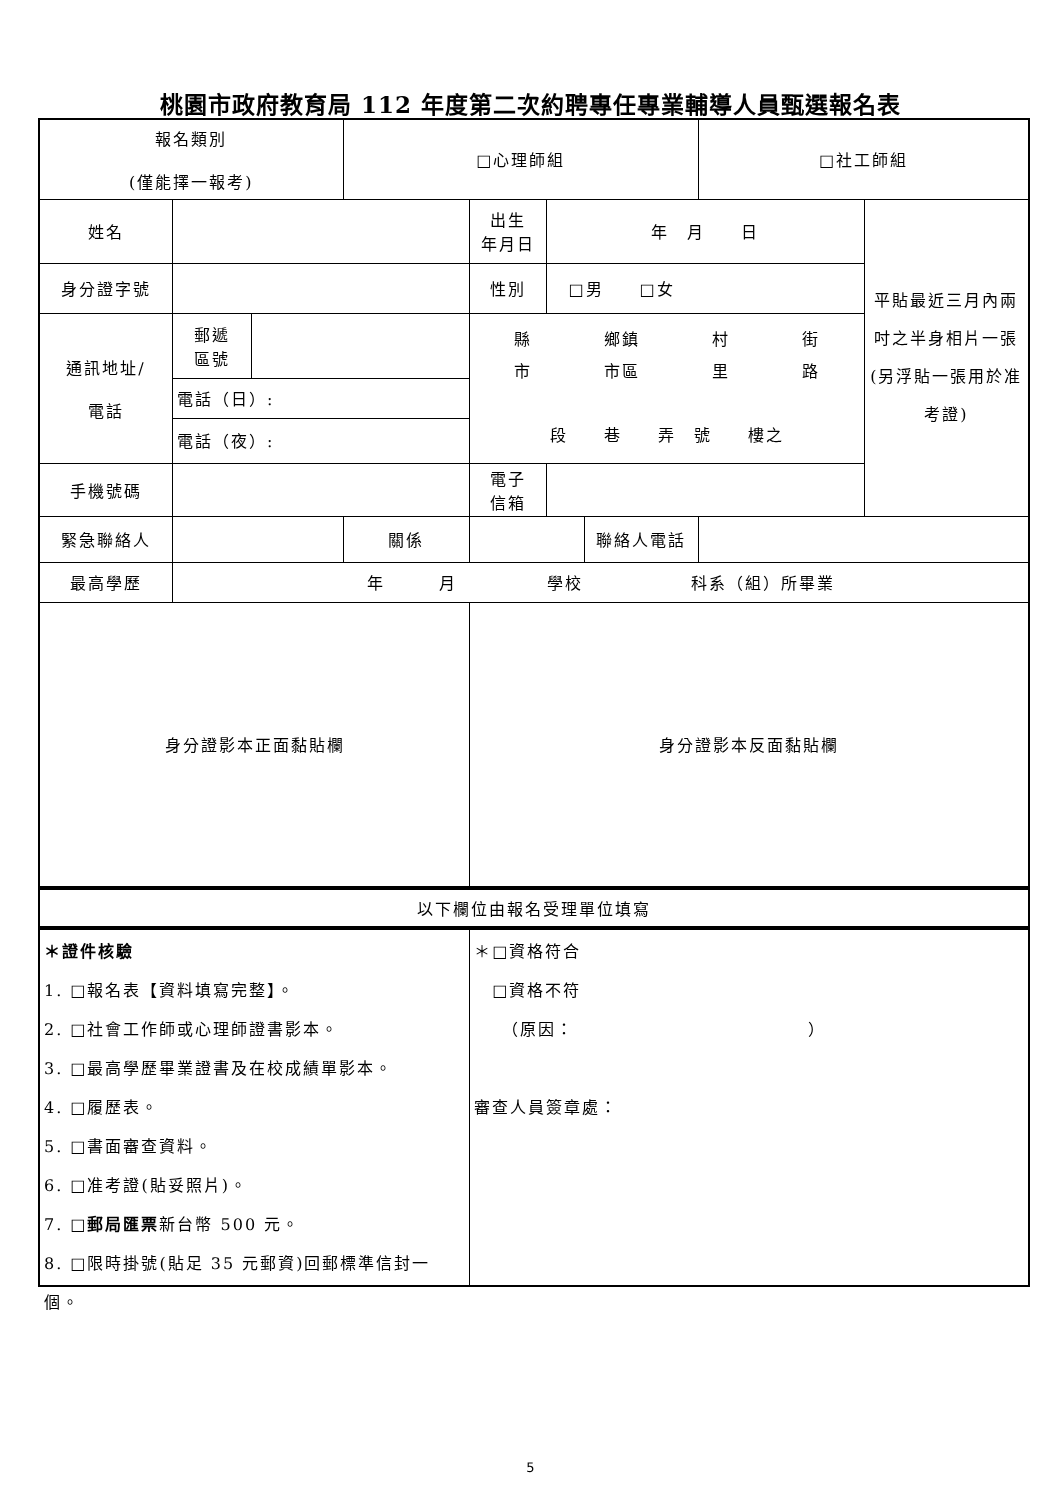桃園市政府教育局 112 年度第二次約聘專任專業輔導人員甄選報名表
| 報名類別 (僅能擇一報考) | | □心理師組 | | | | □社工師組 | |
| 姓名 | | | 出生 年月日 | 年 月 日 | | | 平貼最近三月內兩吋之半身相片一張(另浮貼一張用於准考證) |
| 身分證字號 | | | 性別 | □男 □女 | | | |
| 通訊地址/ 電話 | / 郵遞 區號 / / / 電話（日）: / / / 電話（夜）: / / | | 縣 鄉鎮 村 街 市 市區 里 路 段 巷 弄 號 樓之 | | | | |
| 手機號碼 | | | 電子 信箱 | | | | |
| 緊急聯絡人 | | 關係 | | | 聯絡人電話 | | |
| 最高學歷 | 年 月 學校 科系（組）所畢業 | | | | | | |
| 身分證影本正面黏貼欄 | | | 身分證影本反面黏貼欄 | | | | |
| 以下欄位由報名受理單位填寫 | | | | | | | |
| ＊證件核驗 1. □報名表【資料填寫完整】。 2. □社會工作師或心理師證書影本。 3. □最高學歷畢業證書及在校成績單影本。 4. □履歷表。 5. □書面審查資料。 6. □准考證(貼妥照片)。 7. □ 郵局匯票 新台幣 500 元。 8. □限時掛號(貼足 35 元郵資)回郵標準信封一個。 | | | ＊□資格符合 □資格不符 （原因： ） 審查人員簽章處： | | | | |
5